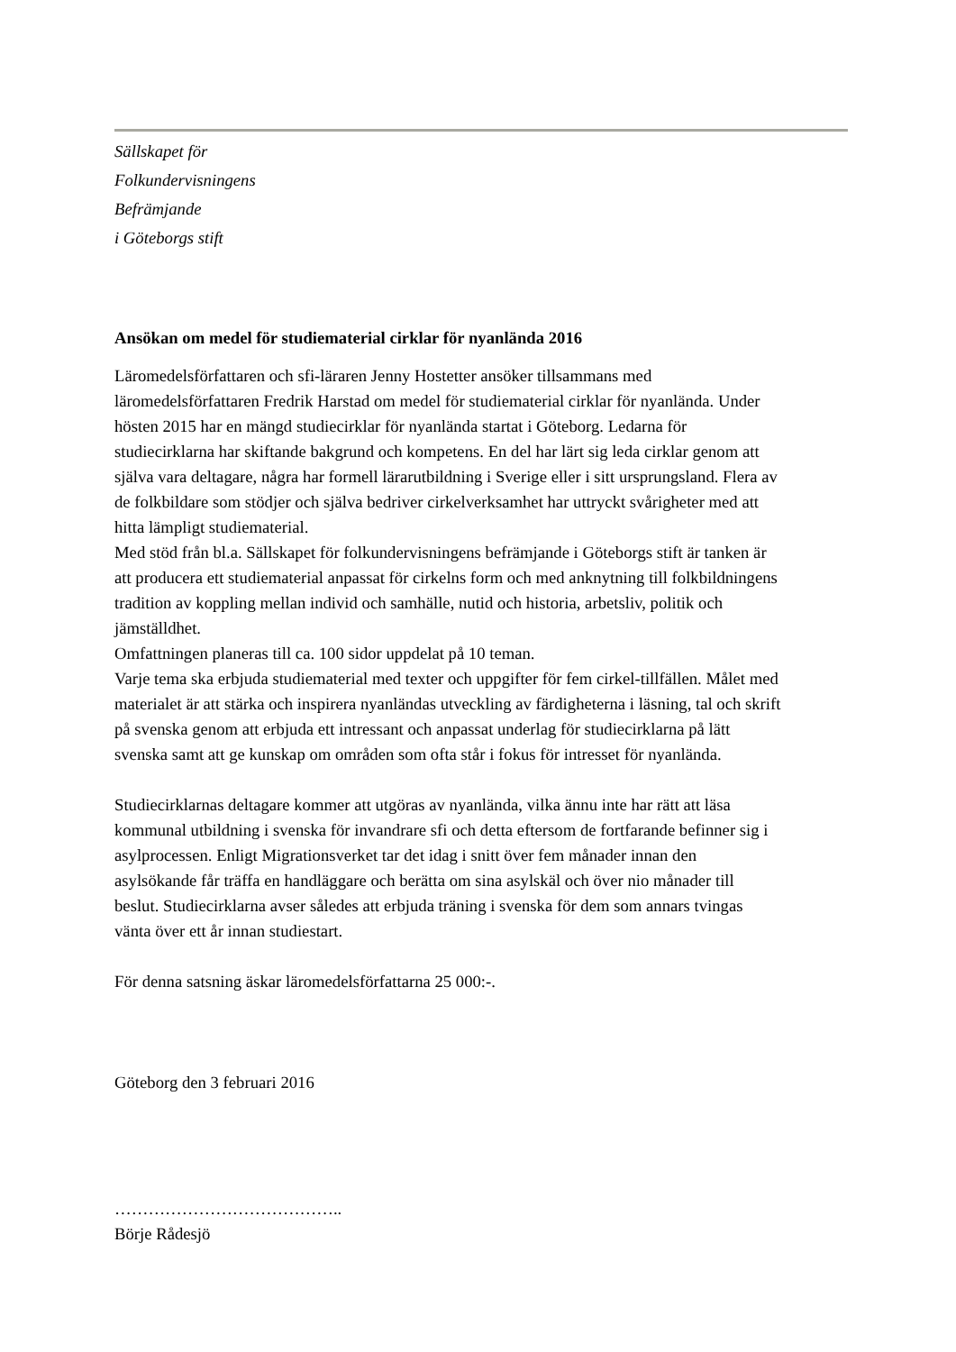Sällskapet för
Folkundervisningens
Befrämjande
i Göteborgs stift
Ansökan om medel för studiematerial cirklar för nyanlända 2016
Läromedelsförfattaren och sfi-läraren Jenny Hostetter ansöker tillsammans med läromedelsförfattaren Fredrik Harstad om medel för studiematerial cirklar för nyanlända. Under hösten 2015 har en mängd studiecirklar för nyanlända startat i Göteborg. Ledarna för studiecirklarna har skiftande bakgrund och kompetens. En del har lärt sig leda cirklar genom att själva vara deltagare, några har formell lärarutbildning i Sverige eller i sitt ursprungsland. Flera av de folkbildare som stödjer och själva bedriver cirkelverksamhet har uttryckt svårigheter med att hitta lämpligt studiematerial.
Med stöd från bl.a. Sällskapet för folkundervisningens befrämjande i Göteborgs stift är tanken är att producera ett studiematerial anpassat för cirkelns form och med anknytning till folkbildningens tradition av koppling mellan individ och samhälle, nutid och historia, arbetsliv, politik och jämställdhet.
Omfattningen planeras till ca. 100 sidor uppdelat på 10 teman.
Varje tema ska erbjuda studiematerial med texter och uppgifter för fem cirkel-tillfällen. Målet med materialet är att stärka och inspirera nyanländas utveckling av färdigheterna i läsning, tal och skrift på svenska genom att erbjuda ett intressant och anpassat underlag för studiecirklarna på lätt svenska samt att ge kunskap om områden som ofta står i fokus för intresset för nyanlända.
Studiecirklarnas deltagare kommer att utgöras av nyanlända, vilka ännu inte har rätt att läsa kommunal utbildning i svenska för invandrare sfi och detta eftersom de fortfarande befinner sig i asylprocessen. Enligt Migrationsverket tar det idag i snitt över fem månader innan den asylsökande får träffa en handläggare och berätta om sina asylskäl och över nio månader till beslut. Studiecirklarna avser således att erbjuda träning i svenska för dem som annars tvingas vänta över ett år innan studiestart.
För denna satsning äskar läromedelsförfattarna 25 000:-.
Göteborg den 3 februari 2016
…………………………………..
Börje Rådesjö